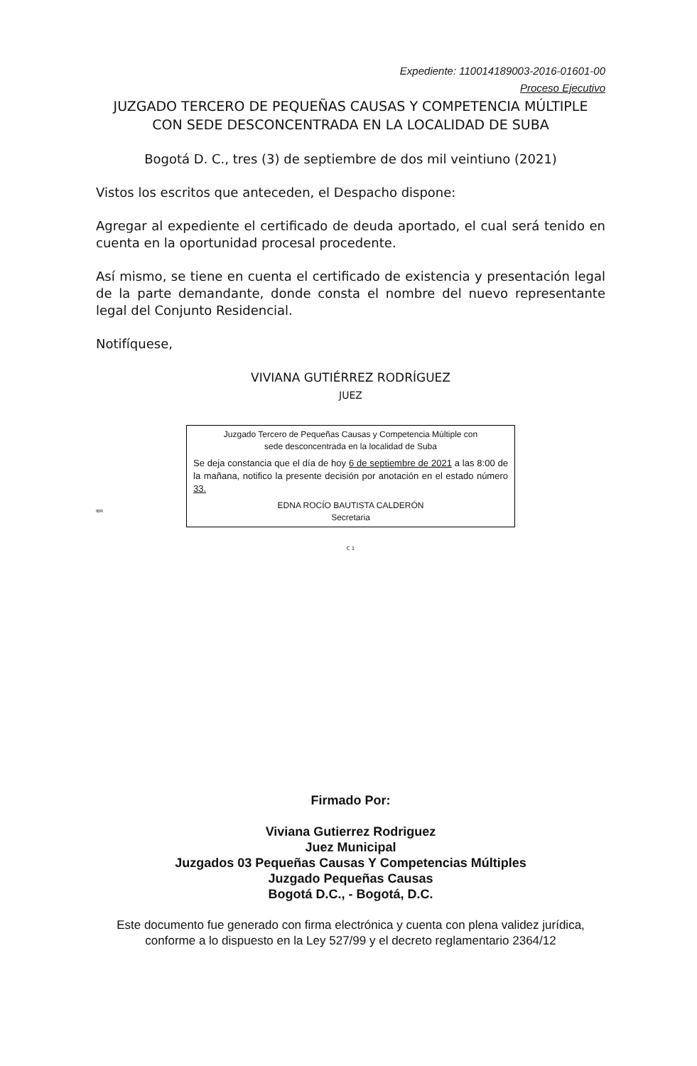Expediente: 110014189003-2016-01601-00
Proceso Ejecutivo
JUZGADO TERCERO DE PEQUEÑAS CAUSAS Y COMPETENCIA MÚLTIPLE
CON SEDE DESCONCENTRADA EN LA LOCALIDAD DE SUBA
Bogotá D. C., tres (3) de septiembre de dos mil veintiuno (2021)
Vistos los escritos que anteceden, el Despacho dispone:
Agregar al expediente el certificado de deuda aportado, el cual será tenido en cuenta en la oportunidad procesal procedente.
Así mismo, se tiene en cuenta el certificado de existencia y presentación legal de la parte demandante, donde consta el nombre del nuevo representante legal del Conjunto Residencial.
Notifíquese,
VIVIANA GUTIÉRREZ RODRÍGUEZ
JUEZ
IBR
Juzgado Tercero de Pequeñas Causas y Competencia Múltiple con
sede desconcentrada en la localidad de Suba
Se deja constancia que el día de hoy 6 de septiembre de 2021 a las 8:00 de la mañana, notifico la presente decisión por anotación en el estado número 33.
EDNA ROCÍO BAUTISTA CALDERÓN
Secretaria
C 1
Firmado Por:
Viviana Gutierrez Rodriguez
Juez Municipal
Juzgados 03 Pequeñas Causas Y Competencias Múltiples
Juzgado Pequeñas Causas
Bogotá D.C., - Bogotá, D.C.
Este documento fue generado con firma electrónica y cuenta con plena validez jurídica, conforme a lo dispuesto en la Ley 527/99 y el decreto reglamentario 2364/12